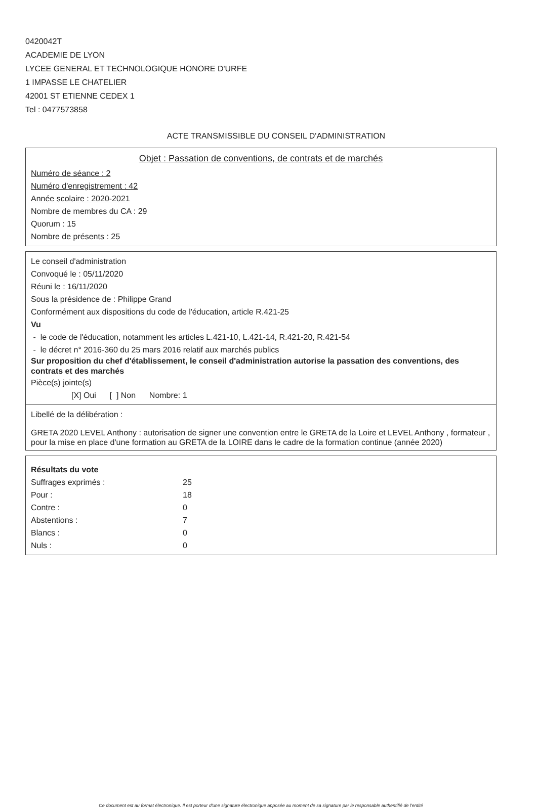0420042T
ACADEMIE DE LYON
LYCEE GENERAL ET TECHNOLOGIQUE HONORE D'URFE
1 IMPASSE LE CHATELIER
42001 ST ETIENNE CEDEX 1
Tel : 0477573858
ACTE TRANSMISSIBLE DU CONSEIL D'ADMINISTRATION
Objet : Passation de conventions, de contrats et de marchés
Numéro de séance : 2
Numéro d'enregistrement : 42
Année scolaire : 2020-2021
Nombre de membres du CA : 29
Quorum : 15
Nombre de présents : 25
Le conseil d'administration
Convoqué le : 05/11/2020
Réuni le : 16/11/2020
Sous la présidence de : Philippe Grand
Conformément aux dispositions du code de l'éducation, article R.421-25
Vu
- le code de l'éducation, notamment les articles L.421-10, L.421-14, R.421-20, R.421-54
- le décret n° 2016-360 du 25 mars 2016 relatif aux marchés publics
Sur proposition du chef d'établissement, le conseil d'administration autorise la passation des conventions, des contrats et des marchés
Pièce(s) jointe(s)
[X] Oui [ ] Non Nombre: 1
Libellé de la délibération :
GRETA 2020 LEVEL Anthony : autorisation de signer une convention entre le GRETA de la Loire et LEVEL Anthony , formateur , pour la mise en place d'une formation au GRETA de la LOIRE dans le cadre de la formation continue (année 2020)
Résultats du vote
| Suffrages exprimés : | 25 |
| Pour : | 18 |
| Contre : | 0 |
| Abstentions : | 7 |
| Blancs : | 0 |
| Nuls : | 0 |
Ce document est au format électronique. Il est porteur d'une signature électronique apposée au moment de sa signature par le responsable authentifié de l'entité